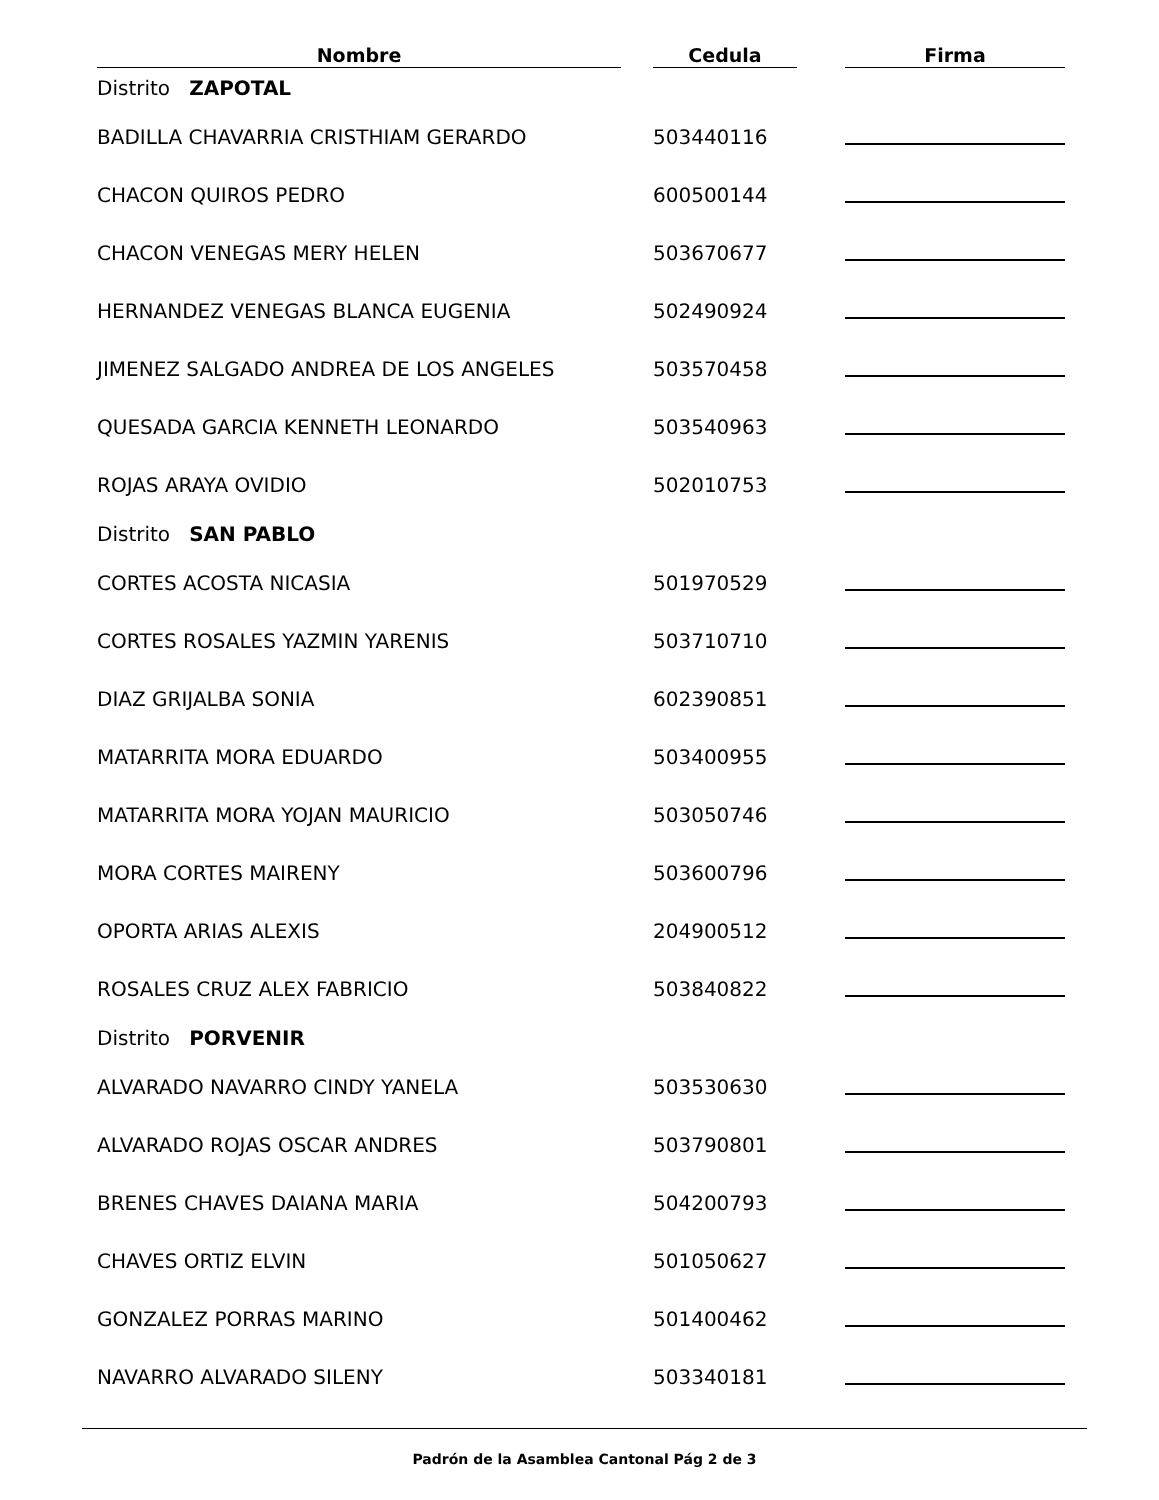| Nombre | | Cedula | | Firma |
| --- | --- | --- | --- | --- |
| Distrito ZAPOTAL | | | | |
| BADILLA CHAVARRIA CRISTHIAM GERARDO | | 503440116 | | |
| CHACON QUIROS PEDRO | | 600500144 | | |
| CHACON VENEGAS MERY HELEN | | 503670677 | | |
| HERNANDEZ VENEGAS BLANCA EUGENIA | | 502490924 | | |
| JIMENEZ SALGADO ANDREA DE LOS ANGELES | | 503570458 | | |
| QUESADA GARCIA KENNETH LEONARDO | | 503540963 | | |
| ROJAS ARAYA OVIDIO | | 502010753 | | |
| Distrito SAN PABLO | | | | |
| CORTES ACOSTA NICASIA | | 501970529 | | |
| CORTES ROSALES YAZMIN YARENIS | | 503710710 | | |
| DIAZ GRIJALBA SONIA | | 602390851 | | |
| MATARRITA MORA EDUARDO | | 503400955 | | |
| MATARRITA MORA YOJAN MAURICIO | | 503050746 | | |
| MORA CORTES MAIRENY | | 503600796 | | |
| OPORTA ARIAS ALEXIS | | 204900512 | | |
| ROSALES CRUZ ALEX FABRICIO | | 503840822 | | |
| Distrito PORVENIR | | | | |
| ALVARADO NAVARRO CINDY YANELA | | 503530630 | | |
| ALVARADO ROJAS OSCAR ANDRES | | 503790801 | | |
| BRENES CHAVES DAIANA MARIA | | 504200793 | | |
| CHAVES ORTIZ ELVIN | | 501050627 | | |
| GONZALEZ PORRAS MARINO | | 501400462 | | |
| NAVARRO ALVARADO SILENY | | 503340181 | | |
Padrón de la Asamblea Cantonal Pág 2 de 3